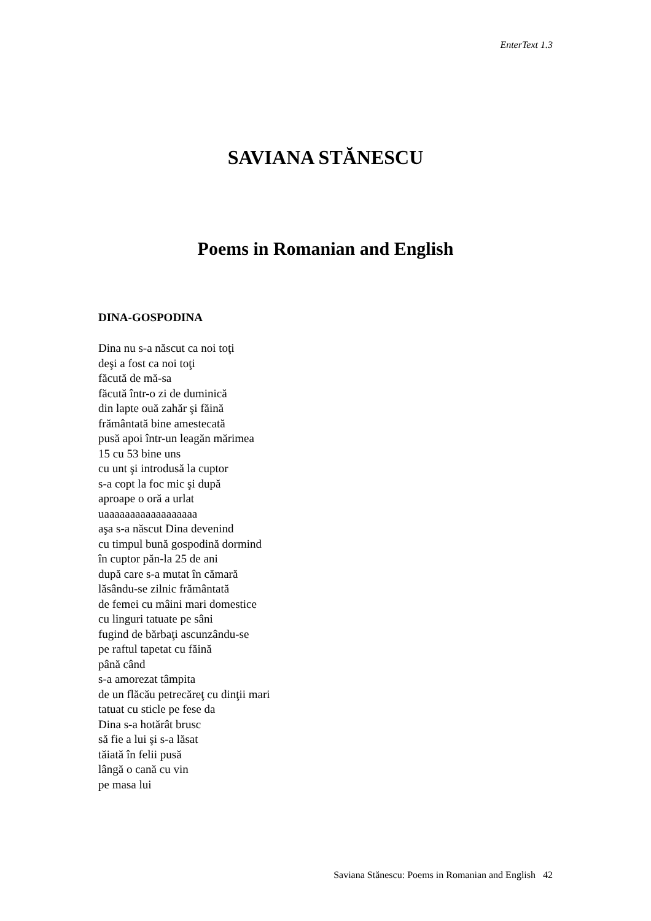EnterText 1.3
SAVIANA STĂNESCU
Poems in Romanian and English
DINA-GOSPODINA
Dina nu s-a născut ca noi toţi
deşi a fost ca noi toţi
făcută de mă-sa
făcută într-o zi de duminică
din lapte ouă zahăr şi făină
frământată bine amestecată
pusă apoi într-un leagăn mărimea
15 cu 53 bine uns
cu unt şi introdusă la cuptor
s-a copt la foc mic şi după
aproape o oră a urlat
uaaaaaaaaaaaaaaaaaa
aşa s-a născut Dina devenind
cu timpul bună gospodină dormind
în cuptor păn-la 25 de ani
după care s-a mutat în cămară
lăsându-se zilnic frământată
de femei cu mâini mari domestice
cu linguri tatuate pe sâni
fugind de bărbaţi ascunzându-se
pe raftul tapetat cu făină
până când
s-a amorezat tâmpita
de un flăcău petrecăreţ cu dinţii mari
tatuat cu sticle pe fese da
Dina s-a hotărât brusc
să fie a lui şi s-a lăsat
tăiată în felii pusă
lângă o cană cu vin
pe masa lui
Saviana Stănescu: Poems in Romanian and English 42